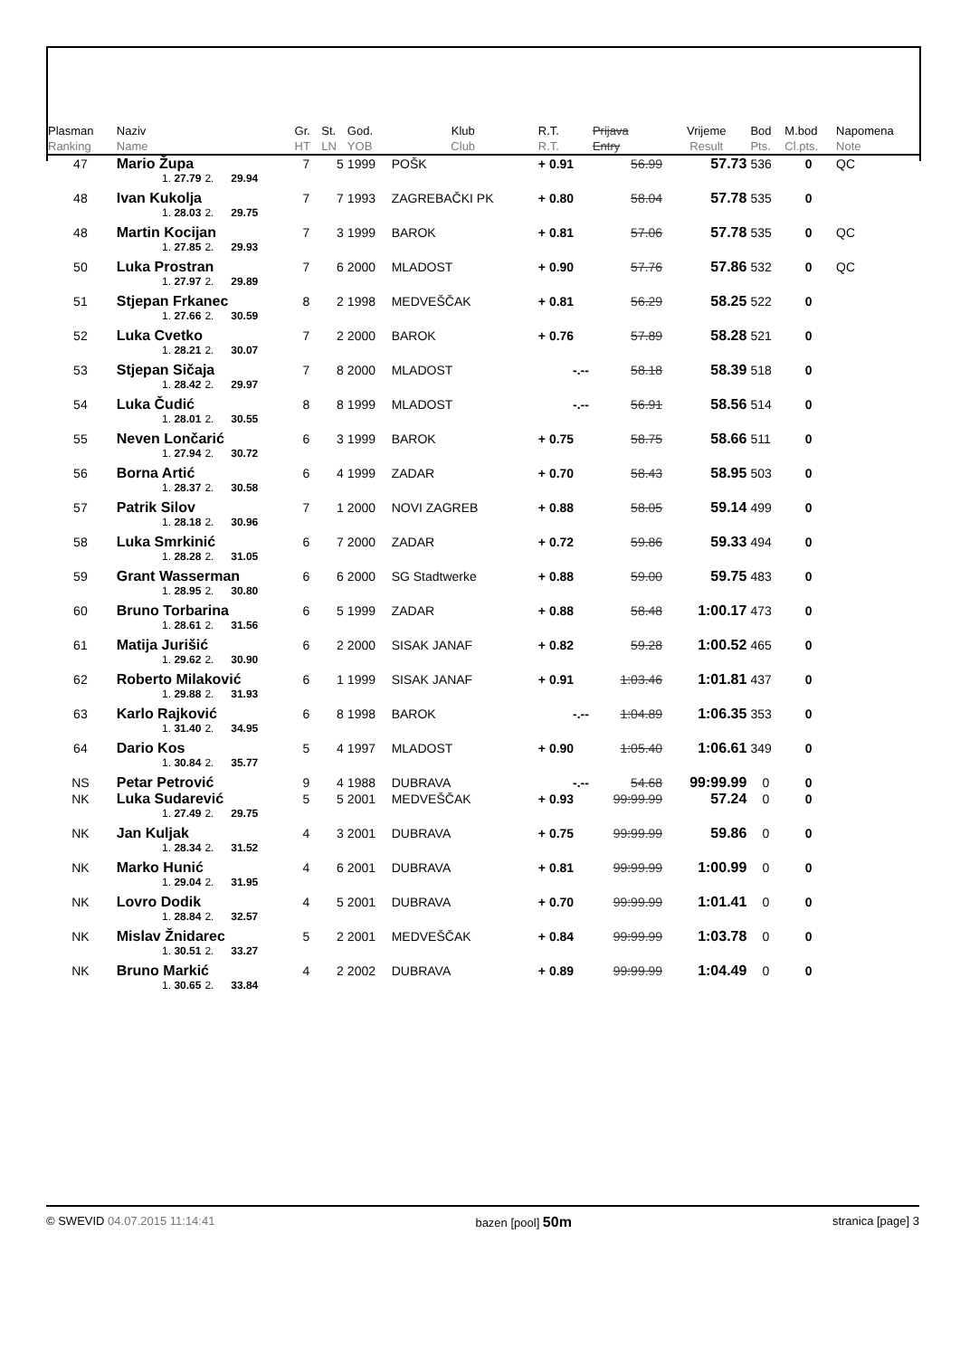| Plasman Ranking | Naziv Name | | | Gr. HT | St. LN | God. YOB | Klub Club | R.T. R.T. | Prijava Entry | Vrijeme Result | Bod Pts. | M.bod Cl.pts. | Napomena Note |
| --- | --- | --- | --- | --- | --- | --- | --- | --- | --- | --- | --- | --- | --- |
| 47 | Mario Župa | | | 7 | 5 | 1999 | POŠK | + 0.91 | 56.99 | 57.73 | 536 | 0 | QC |
| | 1. 27.79 | 2. | 29.94 | | | | | | | | | | |
| 48 | Ivan Kukolja | | | 7 | 7 | 1993 | ZAGREBAČKI PK | + 0.80 | 58.04 | 57.78 | 535 | 0 | |
| | 1. 28.03 | 2. | 29.75 | | | | | | | | | | |
| 48 | Martin Kocijan | | | 7 | 3 | 1999 | BAROK | + 0.81 | 57.06 | 57.78 | 535 | 0 | QC |
| | 1. 27.85 | 2. | 29.93 | | | | | | | | | | |
| 50 | Luka Prostran | | | 7 | 6 | 2000 | MLADOST | + 0.90 | 57.76 | 57.86 | 532 | 0 | QC |
| | 1. 27.97 | 2. | 29.89 | | | | | | | | | | |
| 51 | Stjepan Frkanec | | | 8 | 2 | 1998 | MEDVEŠČAK | + 0.81 | 56.29 | 58.25 | 522 | 0 | |
| | 1. 27.66 | 2. | 30.59 | | | | | | | | | | |
| 52 | Luka Cvetko | | | 7 | 2 | 2000 | BAROK | + 0.76 | 57.89 | 58.28 | 521 | 0 | |
| | 1. 28.21 | 2. | 30.07 | | | | | | | | | | |
| 53 | Stjepan Sičaja | | | 7 | 8 | 2000 | MLADOST | -.-- | 58.18 | 58.39 | 518 | 0 | |
| | 1. 28.42 | 2. | 29.97 | | | | | | | | | | |
| 54 | Luka Čudić | | | 8 | 8 | 1999 | MLADOST | -.-- | 56.91 | 58.56 | 514 | 0 | |
| | 1. 28.01 | 2. | 30.55 | | | | | | | | | | |
| 55 | Neven Lončarić | | | 6 | 3 | 1999 | BAROK | + 0.75 | 58.75 | 58.66 | 511 | 0 | |
| | 1. 27.94 | 2. | 30.72 | | | | | | | | | | |
| 56 | Borna Artić | | | 6 | 4 | 1999 | ZADAR | + 0.70 | 58.43 | 58.95 | 503 | 0 | |
| | 1. 28.37 | 2. | 30.58 | | | | | | | | | | |
| 57 | Patrik Silov | | | 7 | 1 | 2000 | NOVI ZAGREB | + 0.88 | 58.05 | 59.14 | 499 | 0 | |
| | 1. 28.18 | 2. | 30.96 | | | | | | | | | | |
| 58 | Luka Smrkinić | | | 6 | 7 | 2000 | ZADAR | + 0.72 | 59.86 | 59.33 | 494 | 0 | |
| | 1. 28.28 | 2. | 31.05 | | | | | | | | | | |
| 59 | Grant Wasserman | | | 6 | 6 | 2000 | SG Stadtwerke | + 0.88 | 59.00 | 59.75 | 483 | 0 | |
| | 1. 28.95 | 2. | 30.80 | | | | | | | | | | |
| 60 | Bruno Torbarina | | | 6 | 5 | 1999 | ZADAR | + 0.88 | 58.48 | 1:00.17 | 473 | 0 | |
| | 1. 28.61 | 2. | 31.56 | | | | | | | | | | |
| 61 | Matija Jurišić | | | 6 | 2 | 2000 | SISAK JANAF | + 0.82 | 59.28 | 1:00.52 | 465 | 0 | |
| | 1. 29.62 | 2. | 30.90 | | | | | | | | | | |
| 62 | Roberto Milaković | | | 6 | 1 | 1999 | SISAK JANAF | + 0.91 | 1:03.46 | 1:01.81 | 437 | 0 | |
| | 1. 29.88 | 2. | 31.93 | | | | | | | | | | |
| 63 | Karlo Rajković | | | 6 | 8 | 1998 | BAROK | -.-- | 1:04.89 | 1:06.35 | 353 | 0 | |
| | 1. 31.40 | 2. | 34.95 | | | | | | | | | | |
| 64 | Dario Kos | | | 5 | 4 | 1997 | MLADOST | + 0.90 | 1:05.40 | 1:06.61 | 349 | 0 | |
| | 1. 30.84 | 2. | 35.77 | | | | | | | | | | |
| NS | Petar Petrović | | | 9 | 4 | 1988 | DUBRAVA | -.-- | 54.68 | 99:99.99 | 0 | 0 | |
| NK | Luka Sudarević | | | 5 | 5 | 2001 | MEDVEŠČAK | + 0.93 | 99:99.99 | 57.24 | 0 | 0 | |
| | 1. 27.49 | 2. | 29.75 | | | | | | | | | | |
| NK | Jan Kuljak | | | 4 | 3 | 2001 | DUBRAVA | + 0.75 | 99:99.99 | 59.86 | 0 | 0 | |
| | 1. 28.34 | 2. | 31.52 | | | | | | | | | | |
| NK | Marko Hunić | | | 4 | 6 | 2001 | DUBRAVA | + 0.81 | 99:99.99 | 1:00.99 | 0 | 0 | |
| | 1. 29.04 | 2. | 31.95 | | | | | | | | | | |
| NK | Lovro Dodik | | | 4 | 5 | 2001 | DUBRAVA | + 0.70 | 99:99.99 | 1:01.41 | 0 | 0 | |
| | 1. 28.84 | 2. | 32.57 | | | | | | | | | | |
| NK | Mislav Žnidarec | | | 5 | 2 | 2001 | MEDVEŠČAK | + 0.84 | 99:99.99 | 1:03.78 | 0 | 0 | |
| | 1. 30.51 | 2. | 33.27 | | | | | | | | | | |
| NK | Bruno Markić | | | 4 | 2 | 2002 | DUBRAVA | + 0.89 | 99:99.99 | 1:04.49 | 0 | 0 | |
| | 1. 30.65 | 2. | 33.84 | | | | | | | | | | |
© SWEVID 04.07.2015 11:14:41 bazen [pool] 50m stranica [page] 3